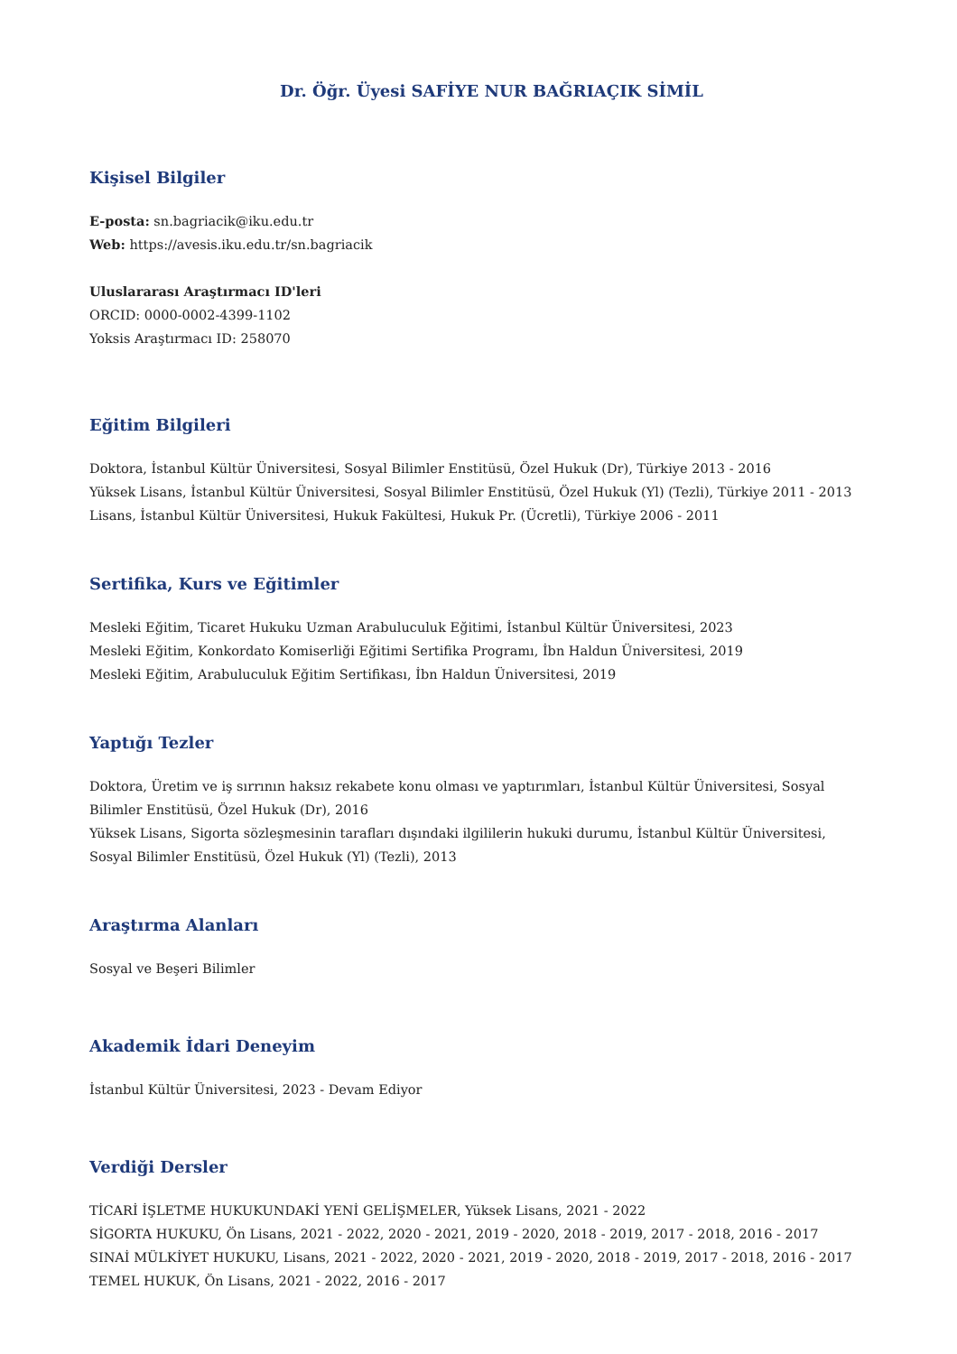Dr. Öğr. Üyesi SAFİYE NUR BAĞRIAÇIK SİMİL
Kişisel Bilgiler
E-posta: sn.bagriacik@iku.edu.tr
Web: https://avesis.iku.edu.tr/sn.bagriacik
Uluslararası Araştırmacı ID'leri
ORCID: 0000-0002-4399-1102
Yoksis Araştırmacı ID: 258070
Eğitim Bilgileri
Doktora, İstanbul Kültür Üniversitesi, Sosyal Bilimler Enstitüsü, Özel Hukuk (Dr), Türkiye 2013 - 2016
Yüksek Lisans, İstanbul Kültür Üniversitesi, Sosyal Bilimler Enstitüsü, Özel Hukuk (Yl) (Tezli), Türkiye 2011 - 2013
Lisans, İstanbul Kültür Üniversitesi, Hukuk Fakültesi, Hukuk Pr. (Ücretli), Türkiye 2006 - 2011
Sertifika, Kurs ve Eğitimler
Mesleki Eğitim, Ticaret Hukuku Uzman Arabuluculuk Eğitimi, İstanbul Kültür Üniversitesi, 2023
Mesleki Eğitim, Konkordato Komiserliği Eğitimi Sertifika Programı, İbn Haldun Üniversitesi, 2019
Mesleki Eğitim, Arabuluculuk Eğitim Sertifikası, İbn Haldun Üniversitesi, 2019
Yaptığı Tezler
Doktora, Üretim ve iş sırrının haksız rekabete konu olması ve yaptırımları, İstanbul Kültür Üniversitesi, Sosyal Bilimler Enstitüsü, Özel Hukuk (Dr), 2016
Yüksek Lisans, Sigorta sözleşmesinin tarafları dışındaki ilgililerin hukuki durumu, İstanbul Kültür Üniversitesi, Sosyal Bilimler Enstitüsü, Özel Hukuk (Yl) (Tezli), 2013
Araştırma Alanları
Sosyal ve Beşeri Bilimler
Akademik İdari Deneyim
İstanbul Kültür Üniversitesi, 2023 - Devam Ediyor
Verdiği Dersler
TİCARİ İŞLETME HUKUKUNDAKİ YENİ GELİŞMELER, Yüksek Lisans, 2021 - 2022
SİGORTA HUKUKU, Ön Lisans, 2021 - 2022, 2020 - 2021, 2019 - 2020, 2018 - 2019, 2017 - 2018, 2016 - 2017
SINAİ MÜLKİYET HUKUKU, Lisans, 2021 - 2022, 2020 - 2021, 2019 - 2020, 2018 - 2019, 2017 - 2018, 2016 - 2017
TEMEL HUKUK, Ön Lisans, 2021 - 2022, 2016 - 2017